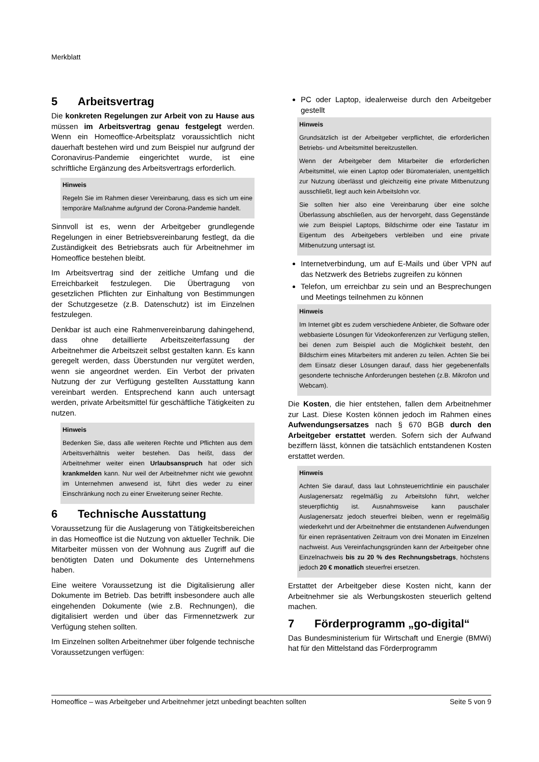Merkblatt
5 Arbeitsvertrag
Die konkreten Regelungen zur Arbeit von zu Hause aus müssen im Arbeitsvertrag genau festgelegt werden. Wenn ein Homeoffice-Arbeitsplatz voraussichtlich nicht dauerhaft bestehen wird und zum Beispiel nur aufgrund der Coronavirus-Pandemie eingerichtet wurde, ist eine schriftliche Ergänzung des Arbeitsvertrags erforderlich.
Hinweis
Regeln Sie im Rahmen dieser Vereinbarung, dass es sich um eine temporäre Maßnahme aufgrund der Corona-Pandemie handelt.
Sinnvoll ist es, wenn der Arbeitgeber grundlegende Regelungen in einer Betriebsvereinbarung festlegt, da die Zuständigkeit des Betriebsrats auch für Arbeitnehmer im Homeoffice bestehen bleibt.
Im Arbeitsvertrag sind der zeitliche Umfang und die Erreichbarkeit festzulegen. Die Übertragung von gesetzlichen Pflichten zur Einhaltung von Bestimmungen der Schutzgesetze (z.B. Datenschutz) ist im Einzelnen festzulegen.
Denkbar ist auch eine Rahmenvereinbarung dahingehend, dass ohne detaillierte Arbeitszeiterfassung der Arbeitnehmer die Arbeitszeit selbst gestalten kann. Es kann geregelt werden, dass Überstunden nur vergütet werden, wenn sie angeordnet werden. Ein Verbot der privaten Nutzung der zur Verfügung gestellten Ausstattung kann vereinbart werden. Entsprechend kann auch untersagt werden, private Arbeitsmittel für geschäftliche Tätigkeiten zu nutzen.
Hinweis
Bedenken Sie, dass alle weiteren Rechte und Pflichten aus dem Arbeitsverhältnis weiter bestehen. Das heißt, dass der Arbeitnehmer weiter einen Urlaubsanspruch hat oder sich krankmelden kann. Nur weil der Arbeitnehmer nicht wie gewohnt im Unternehmen anwesend ist, führt dies weder zu einer Einschränkung noch zu einer Erweiterung seiner Rechte.
6 Technische Ausstattung
Voraussetzung für die Auslagerung von Tätigkeitsbereichen in das Homeoffice ist die Nutzung von aktueller Technik. Die Mitarbeiter müssen von der Wohnung aus Zugriff auf die benötigten Daten und Dokumente des Unternehmens haben.
Eine weitere Voraussetzung ist die Digitalisierung aller Dokumente im Betrieb. Das betrifft insbesondere auch alle eingehenden Dokumente (wie z.B. Rechnungen), die digitalisiert werden und über das Firmennetzwerk zur Verfügung stehen sollten.
Im Einzelnen sollten Arbeitnehmer über folgende technische Voraussetzungen verfügen:
PC oder Laptop, idealerweise durch den Arbeitgeber gestellt
Hinweis
Grundsätzlich ist der Arbeitgeber verpflichtet, die erforderlichen Betriebs- und Arbeitsmittel bereitzustellen.
Wenn der Arbeitgeber dem Mitarbeiter die erforderlichen Arbeitsmittel, wie einen Laptop oder Büromaterialen, unentgeltlich zur Nutzung überlässt und gleichzeitig eine private Mitbenutzung ausschließt, liegt auch kein Arbeitslohn vor.
Sie sollten hier also eine Vereinbarung über eine solche Überlassung abschließen, aus der hervorgeht, dass Gegenstände wie zum Beispiel Laptops, Bildschirme oder eine Tastatur im Eigentum des Arbeitgebers verbleiben und eine private Mitbenutzung untersagt ist.
Internetverbindung, um auf E-Mails und über VPN auf das Netzwerk des Betriebs zugreifen zu können
Telefon, um erreichbar zu sein und an Besprechungen und Meetings teilnehmen zu können
Hinweis
Im Internet gibt es zudem verschiedene Anbieter, die Software oder webbasierte Lösungen für Videokonferenzen zur Verfügung stellen, bei denen zum Beispiel auch die Möglichkeit besteht, den Bildschirm eines Mitarbeiters mit anderen zu teilen. Achten Sie bei dem Einsatz dieser Lösungen darauf, dass hier gegebenenfalls gesonderte technische Anforderungen bestehen (z.B. Mikrofon und Webcam).
Die Kosten, die hier entstehen, fallen dem Arbeitnehmer zur Last. Diese Kosten können jedoch im Rahmen eines Aufwendungsersatzes nach § 670 BGB durch den Arbeitgeber erstattet werden. Sofern sich der Aufwand beziffern lässt, können die tatsächlich entstandenen Kosten erstattet werden.
Hinweis
Achten Sie darauf, dass laut Lohnsteuerrichtlinie ein pauschaler Auslagenersatz regelmäßig zu Arbeitslohn führt, welcher steuerpflichtig ist. Ausnahmsweise kann pauschaler Auslagenersatz jedoch steuerfrei bleiben, wenn er regelmäßig wiederkehrt und der Arbeitnehmer die entstandenen Aufwendungen für einen repräsentativen Zeitraum von drei Monaten im Einzelnen nachweist. Aus Vereinfachungsgründen kann der Arbeitgeber ohne Einzelnachweis bis zu 20 % des Rechnungsbetrags, höchstens jedoch 20 € monatlich steuerfrei ersetzen.
Erstattet der Arbeitgeber diese Kosten nicht, kann der Arbeitnehmer sie als Werbungskosten steuerlich geltend machen.
7 Förderprogramm „go-digital“
Das Bundesministerium für Wirtschaft und Energie (BMWi) hat für den Mittelstand das Förderprogramm
Homeoffice – was Arbeitgeber und Arbeitnehmer jetzt unbedingt beachten sollten Seite 5 von 9